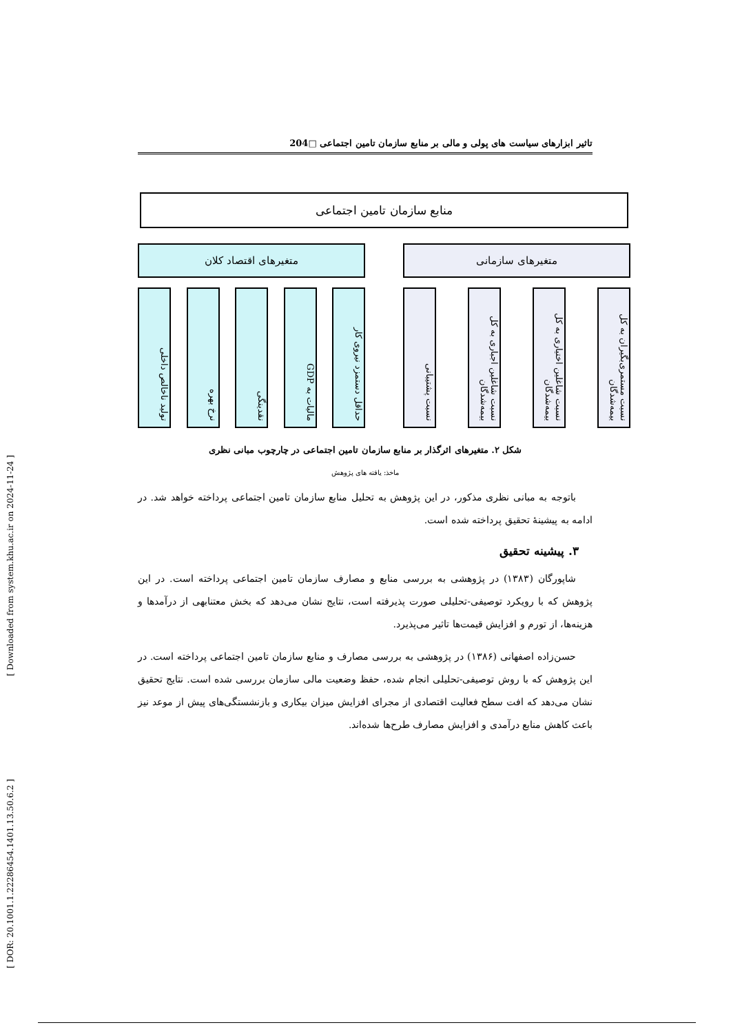[ Downloaded from system.khu.ac.ir on 2024-11-24 ]
[ DOR: 20.1001.1.22286454.1401.13.50.6.2 ]
تاثیر ابزارهای سیاست های پولی و مالی بر منابع سازمان تامین اجتماعی □204
منابع سازمان تامین اجتماعی
متغیرهای سازمانی
نسبت مستمری‌بگیران به کل بیمه‌شدگان
نسبت شاغلین اختیاری به کل بیمه‌شدگان
نسبت شاغلین اجباری به کل بیمه‌شدگان
نسبت پشتیبانی
متغیرهای اقتصاد کلان
حداقل دستمزد نیروی کار
مالیات به GDP
نقدینگی
نرخ بهره
تولید ناخالص داخلی
شکل ۲. متغیرهای اثرگذار بر منابع سازمان تامین اجتماعی در چارچوب مبانی نظری
ماخذ: یافته های پژوهش
باتوجه به مبانی نظری مذکور، در این پژوهش به تحلیل منابع سازمان تامین اجتماعی پرداخته خواهد شد. در ادامه به پیشینهٔ تحقیق پرداخته شده است.
۳. پیشینه تحقیق
شاپورگان (۱۳۸۳) در پژوهشی به بررسی منابع و مصارف سازمان تامین اجتماعی پرداخته است. در این پژوهش که با رویکرد توصیفی-تحلیلی صورت پذیرفته است، نتایج نشان می‌دهد که بخش معتنابهی از درآمدها و هزینه‌ها، از تورم و افزایش قیمت‌ها تاثیر می‌پذیرد.
حسن‌زاده اصفهانی (۱۳۸۶) در پژوهشی به بررسی مصارف و منابع سازمان تامین اجتماعی پرداخته است. در این پژوهش که با روش توصیفی-تحلیلی انجام شده، حفظ وضعیت مالی سازمان بررسی شده است. نتایج تحقیق نشان می‌دهد که افت سطح فعالیت اقتصادی از مجرای افزایش میزان بیکاری و بازنشستگی‌های پیش از موعد نیز باعث کاهش منابع درآمدی و افزایش مصارف طرح‌ها شده‌اند.